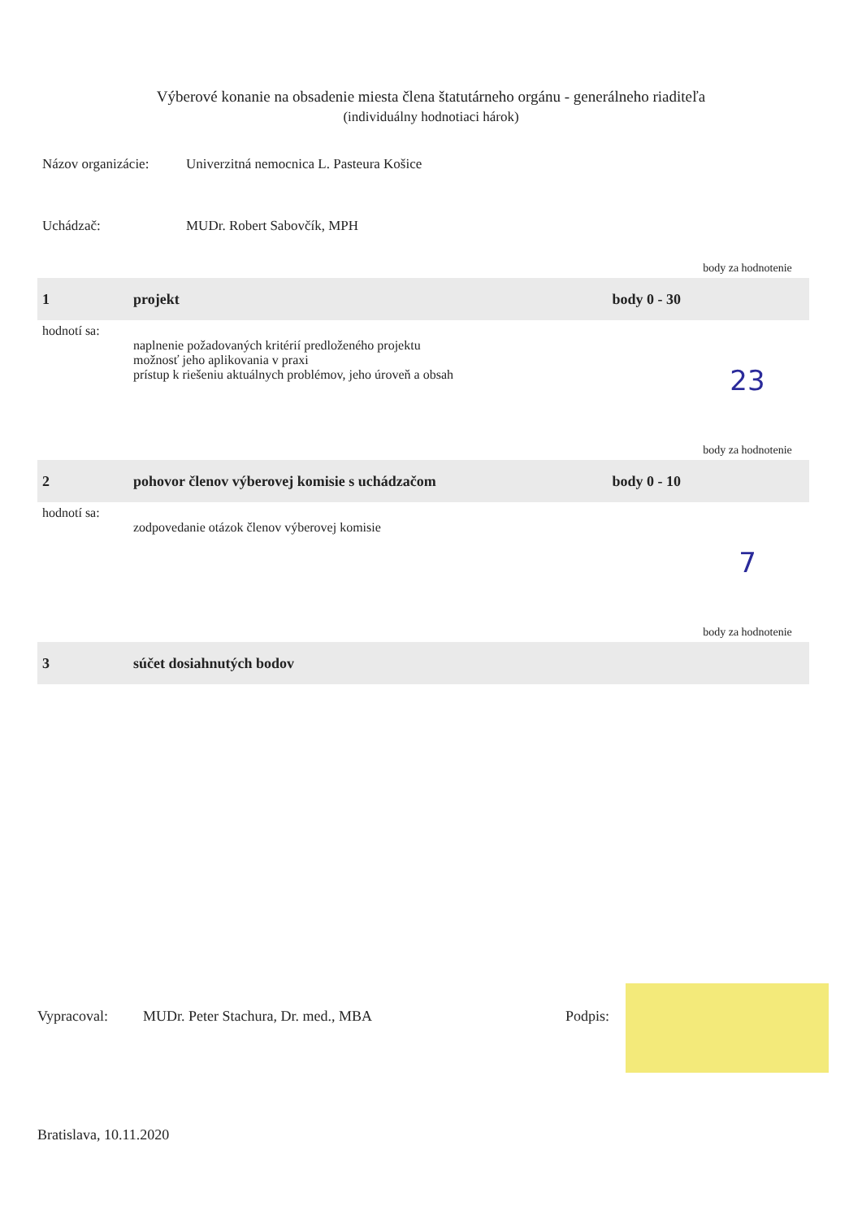Výberové konanie na obsadenie miesta člena štatutárneho orgánu - generálneho riaditeľa
(individuálny hodnotiaci hárok)
Názov organizácie: Univerzitná nemocnica L. Pasteura Košice
Uchádzač: MUDr. Robert Sabovčík, MPH
| | | | body za hodnotenie |
| 1 | projekt | body 0 - 30 | |
| hodnotí sa: | naplnenie požadovaných kritérií predloženého projektu možnosť jeho aplikovania v praxi prístup k riešeniu aktuálnych problémov, jeho úroveň a obsah | | 23 |
| | | | body za hodnotenie |
| 2 | pohovor členov výberovej komisie s uchádzačom | body 0 - 10 | |
| hodnotí sa: | zodpovedanie otázok členov výberovej komisie | | 7 |
| | | | body za hodnotenie |
| 3 | súčet dosiahnutých bodov | | |
Vypracoval: MUDr. Peter Stachura, Dr. med., MBA Podpis:
Bratislava, 10.11.2020